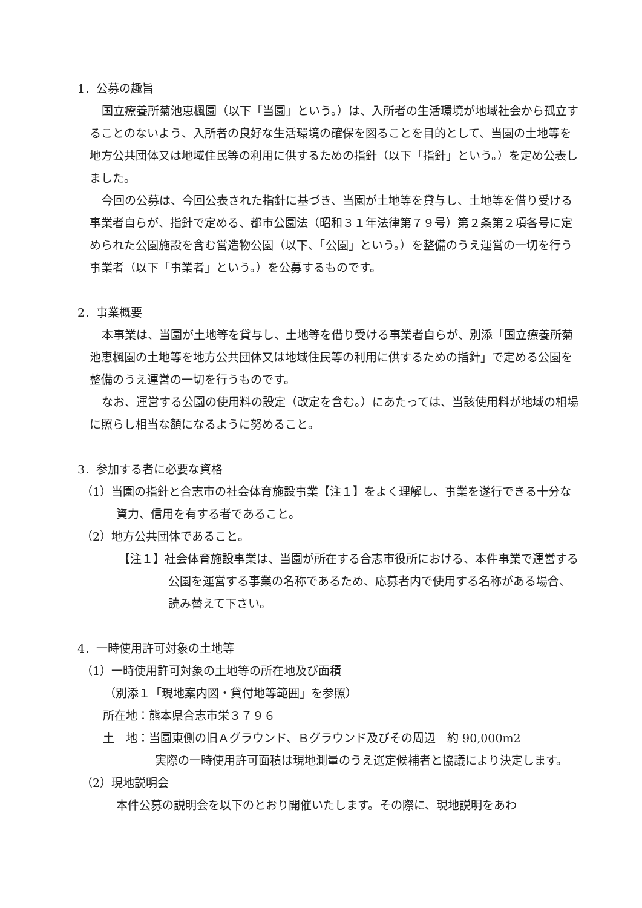1．公募の趣旨
国立療養所菊池恵楓園（以下「当園」という。）は、入所者の生活環境が地域社会から孤立することのないよう、入所者の良好な生活環境の確保を図ることを目的として、当園の土地等を地方公共団体又は地域住民等の利用に供するための指針（以下「指針」という。）を定め公表しました。
今回の公募は、今回公表された指針に基づき、当園が土地等を貸与し、土地等を借り受ける事業者自らが、指針で定める、都市公園法（昭和３１年法律第７９号）第２条第２項各号に定められた公園施設を含む営造物公園（以下、「公園」という。）を整備のうえ運営の一切を行う事業者（以下「事業者」という。）を公募するものです。
2．事業概要
本事業は、当園が土地等を貸与し、土地等を借り受ける事業者自らが、別添「国立療養所菊池恵楓園の土地等を地方公共団体又は地域住民等の利用に供するための指針」で定める公園を整備のうえ運営の一切を行うものです。
なお、運営する公園の使用料の設定（改定を含む。）にあたっては、当該使用料が地域の相場に照らし相当な額になるように努めること。
3．参加する者に必要な資格
（1）当園の指針と合志市の社会体育施設事業【注１】をよく理解し、事業を遂行できる十分な資力、信用を有する者であること。
（2）地方公共団体であること。
【注１】社会体育施設事業は、当園が所在する合志市役所における、本件事業で運営する公園を運営する事業の名称であるため、応募者内で使用する名称がある場合、読み替えて下さい。
4．一時使用許可対象の土地等
（1）一時使用許可対象の土地等の所在地及び面積
（別添１「現地案内図・貸付地等範囲」を参照）
所在地：熊本県合志市栄３７９６
土　地：当園東側の旧Ａグラウンド、Ｂグラウンド及びその周辺　約 90,000m2
実際の一時使用許可面積は現地測量のうえ選定候補者と協議により決定します。
（2）現地説明会
本件公募の説明会を以下のとおり開催いたします。その際に、現地説明をあわ